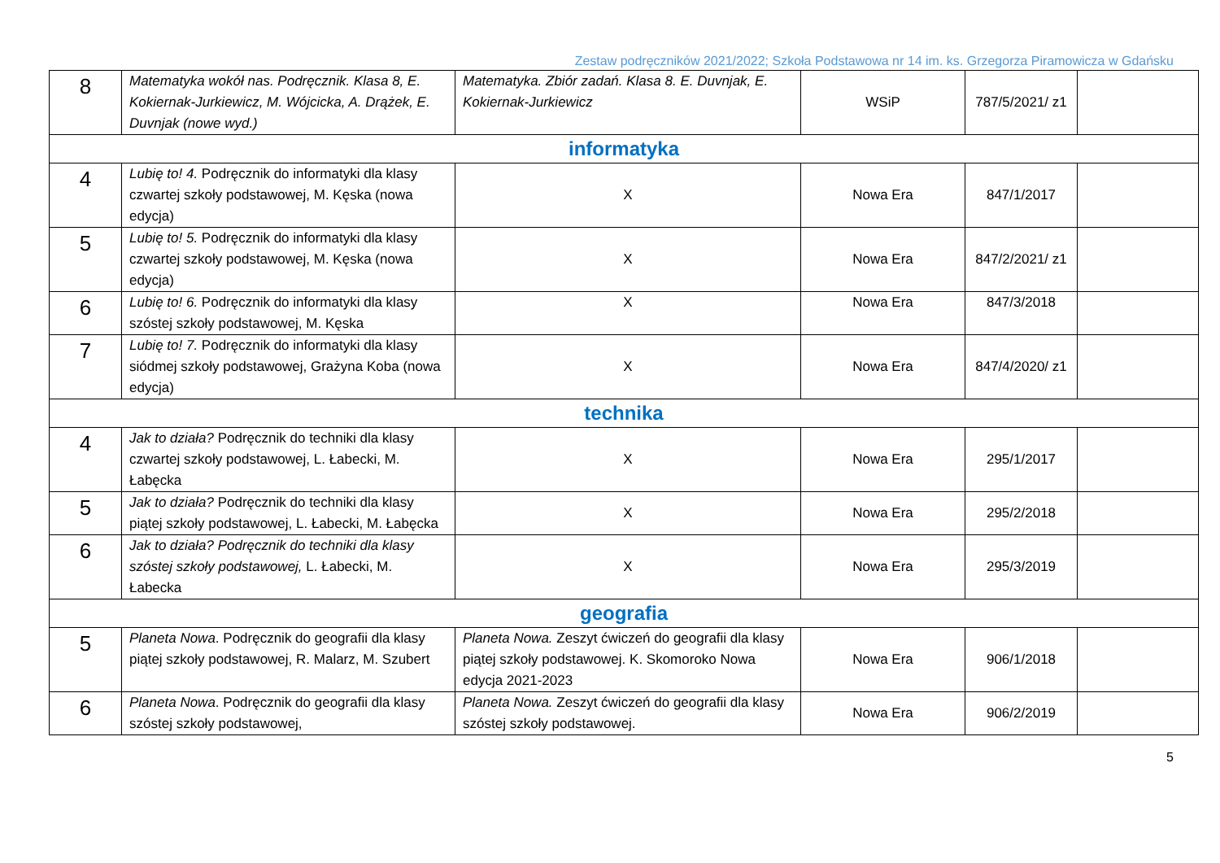Zestaw podręczników 2021/2022; Szkoła Podstawowa nr 14 im. ks. Grzegorza Piramowicza w Gdańsku
| 8 | Matematyka wokół nas. Podręcznik. Klasa 8, E. Kokiernak-Jurkiewicz, M. Wójcicka, A. Drążek, E. Duvnjak (nowe wyd.) | Matematyka. Zbiór zadań. Klasa 8. E. Duvnjak, E. Kokiernak-Jurkiewicz | WSiP | 787/5/2021/ z1 | |
| informatyka | | | | | |
| 4 | Lubię to! 4. Podręcznik do informatyki dla klasy czwartej szkoły podstawowej, M. Kęska (nowa edycja) | X | Nowa Era | 847/1/2017 | |
| 5 | Lubię to! 5. Podręcznik do informatyki dla klasy czwartej szkoły podstawowej, M. Kęska (nowa edycja) | X | Nowa Era | 847/2/2021/ z1 | |
| 6 | Lubię to! 6. Podręcznik do informatyki dla klasy szóstej szkoły podstawowej, M. Kęska | X | Nowa Era | 847/3/2018 | |
| 7 | Lubię to! 7. Podręcznik do informatyki dla klasy siódmej szkoły podstawowej, Grażyna Koba (nowa edycja) | X | Nowa Era | 847/4/2020/ z1 | |
| technika | | | | | |
| 4 | Jak to działa? Podręcznik do techniki dla klasy czwartej szkoły podstawowej, L. Łabecki, M. Łabęcka | X | Nowa Era | 295/1/2017 | |
| 5 | Jak to działa? Podręcznik do techniki dla klasy piątej szkoły podstawowej, L. Łabecki, M. Łabęcka | X | Nowa Era | 295/2/2018 | |
| 6 | Jak to działa? Podręcznik do techniki dla klasy szóstej szkoły podstawowej, L. Łabecki, M. Łabecka | X | Nowa Era | 295/3/2019 | |
| geografia | | | | | |
| 5 | Planeta Nowa . Podręcznik do geografii dla klasy piątej szkoły podstawowej, R. Malarz, M. Szubert | Planeta Nowa. Zeszyt ćwiczeń do geografii dla klasy piątej szkoły podstawowej. K. Skomoroko Nowa edycja 2021-2023 | Nowa Era | 906/1/2018 | |
| 6 | Planeta Nowa . Podręcznik do geografii dla klasy szóstej szkoły podstawowej, | Planeta Nowa. Zeszyt ćwiczeń do geografii dla klasy szóstej szkoły podstawowej. | Nowa Era | 906/2/2019 | |
5